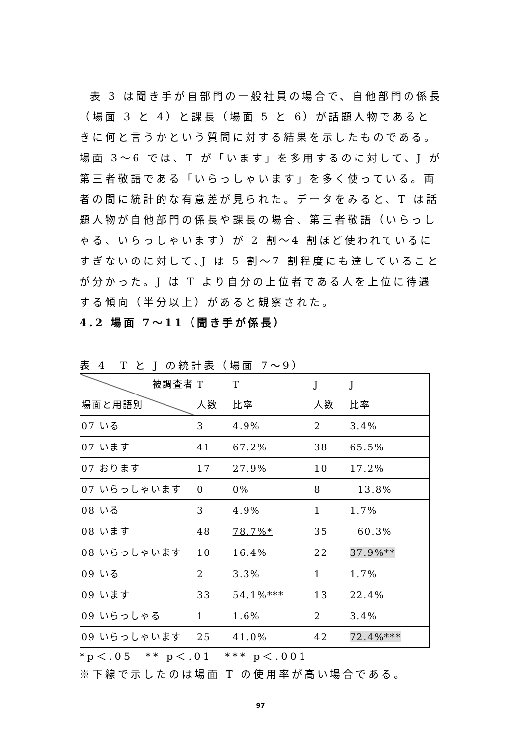表 3 は聞き手が自部門の一般社員の場合で、自他部門の係長（場面 3 と 4）と課長（場面 5 と 6）が話題人物であるときに何と言うかという質問に対する結果を示したものである。場面 3～6 では、T が「います」を多用するのに対して、J が第三者敬語である「いらっしゃいます」を多く使っている。両者の間に統計的な有意差が見られた。データをみると、T は話題人物が自他部門の係長や課長の場合、第三者敬語（いらっしゃる、いらっしゃいます）が 2 割～4 割ほど使われているにすぎないのに対して､J は 5 割～7 割程度にも達していることが分かった。J は T より自分の上位者である人を上位に待遇する傾向（半分以上）があると観察された。
4.2 場面 7～11（聞き手が係長）
表 4　T と J の統計表（場面 7～9）
| 被調査者 場面と用語別 | T 人数 | T 比率 | J 人数 | J 比率 |
| 07 いる | 3 | 4.9% | 2 | 3.4% |
| 07 います | 41 | 67.2% | 38 | 65.5% |
| 07 おります | 17 | 27.9% | 10 | 17.2% |
| 07 いらっしゃいます | 0 | 0% | 8 | 13.8% |
| 08 いる | 3 | 4.9% | 1 | 1.7% |
| 08 います | 48 | 78.7%* | 35 | 60.3% |
| 08 いらっしゃいます | 10 | 16.4% | 22 | 37.9%** |
| 09 いる | 2 | 3.3% | 1 | 1.7% |
| 09 います | 33 | 54.1%*** | 13 | 22.4% |
| 09 いらっしゃる | 1 | 1.6% | 2 | 3.4% |
| 09 いらっしゃいます | 25 | 41.0% | 42 | 72.4%*** |
*p＜.05　** p＜.01　*** p＜.001
※下線で示したのは場面 T の使用率が高い場合である。
97